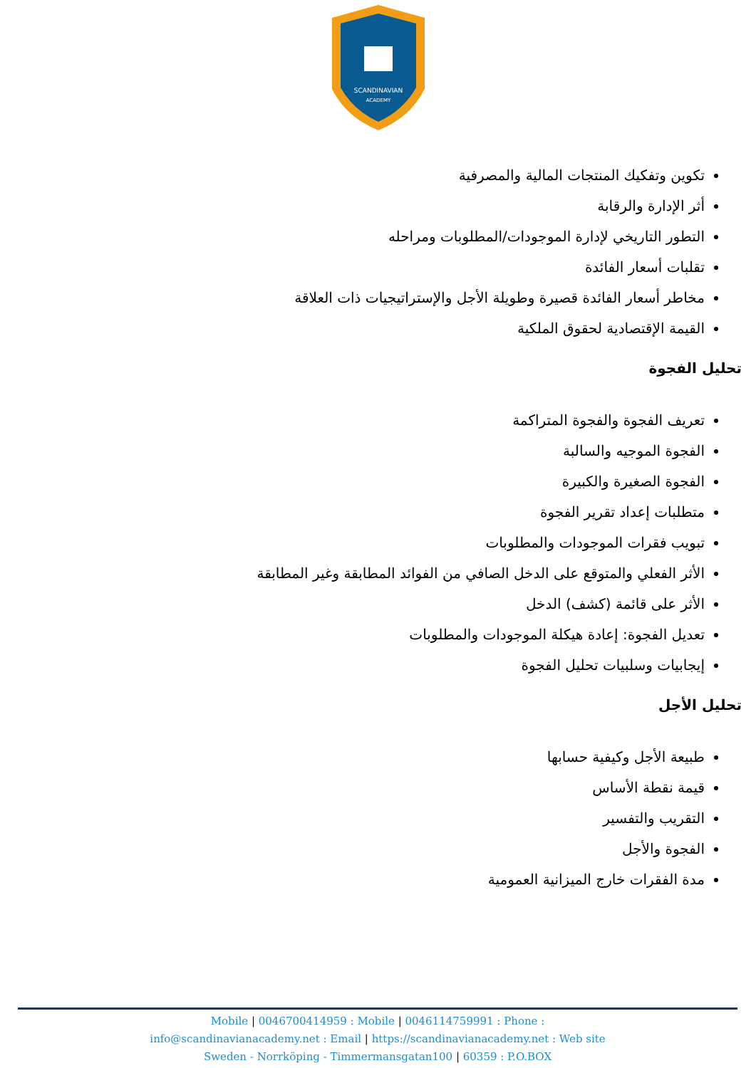SCANDINAVIAN
ACADEMY
تكوين وتفكيك المنتجات المالية والمصرفية
أثر الإدارة والرقابة
التطور التاريخي لإدارة الموجودات/المطلوبات ومراحله
تقلبات أسعار الفائدة
مخاطر أسعار الفائدة قصيرة وطويلة الأجل والإستراتيجيات ذات العلاقة
القيمة الإقتصادية لحقوق الملكية
تحليل الفجوة
تعريف الفجوة والفجوة المتراكمة
الفجوة الموجيه والسالبة
الفجوة الصغيرة والكبيرة
متطلبات إعداد تقرير الفجوة
تبويب فقرات الموجودات والمطلوبات
الأثر الفعلي والمتوقع على الدخل الصافي من الفوائد المطابقة وغير المطابقة
الأثر على قائمة (كشف) الدخل
تعديل الفجوة: إعادة هيكلة الموجودات والمطلوبات
إيجابيات وسلبيات تحليل الفجوة
تحليل الأجل
طبيعة الأجل وكيفية حسابها
قيمة نقطة الأساس
التقريب والتفسير
الفجوة والأجل
مدة الفقرات خارج الميزانية العمومية
Mobile | 0046700414959 : Mobile | 0046114759991 : Phone :
info@scandinavianacademy.net : Email | https://scandinavianacademy.net : Web site
Sweden - Norrköping - Timmermansgatan100 | 60359 : P.O.BOX